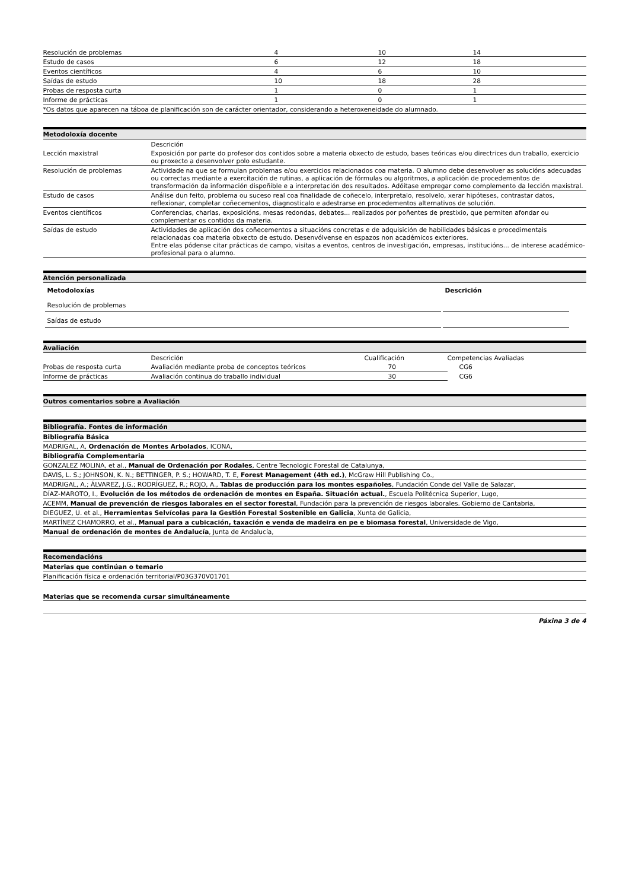| Resolución de problemas | 4 | 10 | 14 |
| Estudo de casos | 6 | 12 | 18 |
| Eventos científicos | 4 | 6 | 10 |
| Saídas de estudo | 10 | 18 | 28 |
| Probas de resposta curta | 1 | 0 | 1 |
| Informe de prácticas | 1 | 0 | 1 |
| *Os datos que aparecen na táboa de planificación son de carácter orientador, considerando a heteroxeneidade do alumnado. | | | |
Metodoloxía docente
| | Descrición |
| --- | --- |
| Lección maxistral | Exposición por parte do profesor dos contidos sobre a materia obxecto de estudo, bases teóricas e/ou directrices dun traballo, exercicio ou proxecto a desenvolver polo estudante. |
| Resolución de problemas | Actividade na que se formulan problemas e/ou exercicios relacionados coa materia. O alumno debe desenvolver as solucións adecuadas ou correctas mediante a exercitación de rutinas, a aplicación de fórmulas ou algoritmos, a aplicación de procedementos de transformación da información dispoñible e a interpretación dos resultados. Adóitase empregar como complemento da lección maxistral. |
| Estudo de casos | Análise dun feito, problema ou suceso real coa finalidade de coñecelo, interpretalo, resolvelo, xerar hipóteses, contrastar datos, reflexionar, completar coñecementos, diagnosticalo e adestrarse en procedementos alternativos de solución. |
| Eventos científicos | Conferencias, charlas, exposicións, mesas redondas, debates... realizados por poñentes de prestixio, que permiten afondar ou complementar os contidos da materia. |
| Saídas de estudo | Actividades de aplicación dos coñecementos a situacións concretas e de adquisición de habilidades básicas e procedimentais relacionadas coa materia obxecto de estudo. Desenvólvense en espazos non académicos exteriores. Entre elas pódense citar prácticas de campo, visitas a eventos, centros de investigación, empresas, institucións... de interese académico-profesional para o alumno. |
Atención personalizada
| Metodoloxías | Descrición |
| --- | --- |
| Resolución de problemas | |
| Saídas de estudo | |
Avaliación
| | Descrición | Cualificación | Competencias Avaliadas |
| --- | --- | --- | --- |
| Probas de resposta curta | Avaliación mediante proba de conceptos teóricos | 70 | CG6 |
| Informe de prácticas | Avaliación continua do traballo individual | 30 | CG6 |
Outros comentarios sobre a Avaliación
Bibliografía. Fontes de información
Bibliografía Básica
MADRIGAL, A, Ordenación de Montes Arbolados, ICONA,
Bibliografía Complementaria
GONZALEZ MOLINA, et al., Manual de Ordenación por Rodales, Centre Tecnologic Forestal de Catalunya,
DAVIS, L. S.; JOHNSON, K. N.; BETTINGER, P. S.; HOWARD, T. E, Forest Management (4th ed.), McGraw Hill Publishing Co.,
MADRIGAL, A.; ÁLVAREZ, J.G.; RODRÍGUEZ, R.; ROJO, A., Tablas de producción para los montes españoles, Fundación Conde del Valle de Salazar,
DÍAZ-MAROTO, I., Evolución de los métodos de ordenación de montes en España. Situación actual., Escuela Politécnica Superior, Lugo,
ACEMM, Manual de prevención de riesgos laborales en el sector forestal, Fundación para la prevención de riesgos laborales. Gobierno de Cantabria,
DIEGUEZ, U. et al., Herramientas Selvícolas para la Gestión Forestal Sostenible en Galicia, Xunta de Galicia,
MARTÍNEZ CHAMORRO, et al., Manual para a cubicación, taxación e venda de madeira en pe e biomasa forestal, Universidade de Vigo,
Manual de ordenación de montes de Andalucía, Junta de Andalucía,
Recomendacións
Materias que continúan o temario
Planificación física e ordenación territorial/P03G370V01701
Materias que se recomenda cursar simultáneamente
Páxina 3 de 4